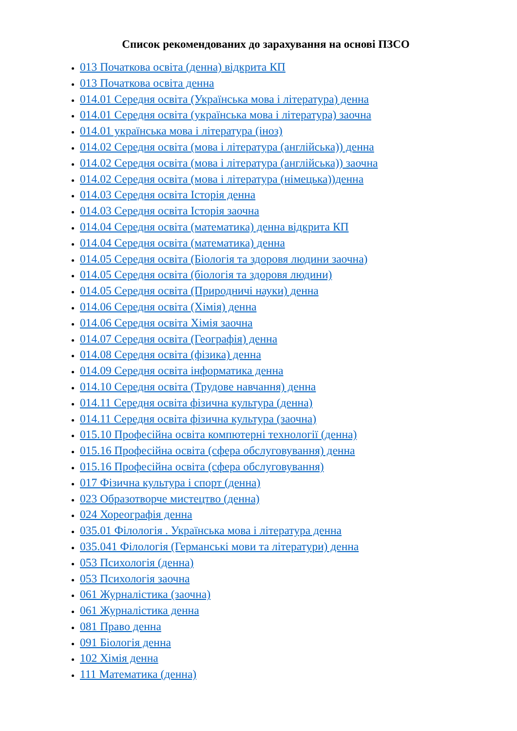Список рекомендованих до зарахування на основі ПЗСО
013 Початкова освіта (денна) відкрита КП
013 Початкова освіта денна
014.01 Середня освіта (Українська мова і література) денна
014.01 Середня освіта (українська мова і література) заочна
014.01 українська мова і література (іноз)
014.02 Середня освіта (мова і література (англійська)) денна
014.02 Середня освіта (мова і література (англійська)) заочна
014.02 Середня освіта (мова і література (німецька))денна
014.03 Середня освіта Історія денна
014.03 Середня освіта Історія заочна
014.04 Середня освіта (математика) денна відкрита КП
014.04 Середня освіта (математика) денна
014.05 Середня освіта (Біологія та здоровя людини заочна)
014.05 Середня освіта (біологія та здоровя людини)
014.05 Середня освіта (Природничі науки) денна
014.06 Середня освіта (Хімія) денна
014.06 Середня освіта Хімія заочна
014.07 Середня освіта (Географія) денна
014.08 Середня освіта (фізика) денна
014.09 Середня освіта інформатика денна
014.10 Середня освіта (Трудове навчання) денна
014.11 Середня освіта фізична культура (денна)
014.11 Середня освіта фізична культура (заочна)
015.10 Професійна освіта компютерні технології (денна)
015.16 Професійна освіта (сфера обслуговування) денна
015.16 Професійна освіта (сфера обслуговування)
017 Фізична культура і спорт (денна)
023 Образотворче мистецтво (денна)
024 Хореографія денна
035.01 Філологія . Українська мова і література денна
035.041 Філологія (Германські мови та літератури) денна
053 Психологія (денна)
053 Психологія заочна
061 Журналістика (заочна)
061 Журналістика денна
081 Право денна
091 Біологія денна
102 Хімія денна
111 Математика (денна)